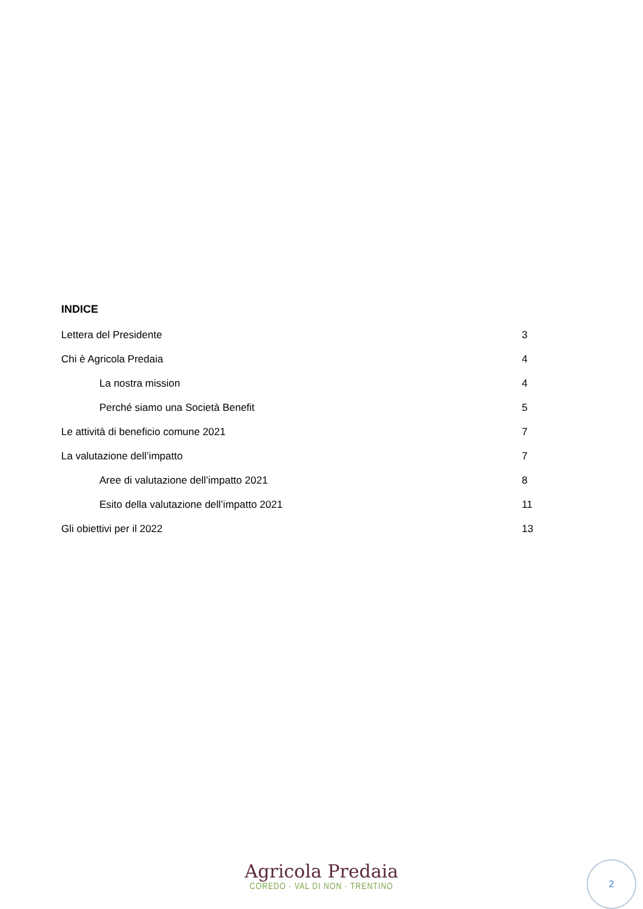INDICE
Lettera del Presidente 3
Chi è Agricola Predaia 4
La nostra mission 4
Perché siamo una Società Benefit 5
Le attività di beneficio comune 2021 7
La valutazione dell’impatto 7
Aree di valutazione dell’impatto 2021 8
Esito della valutazione dell’impatto 2021 11
Gli obiettivi per il 2022 13
Agricola Predaia
COREDO · VAL DI NON · TRENTINO
2